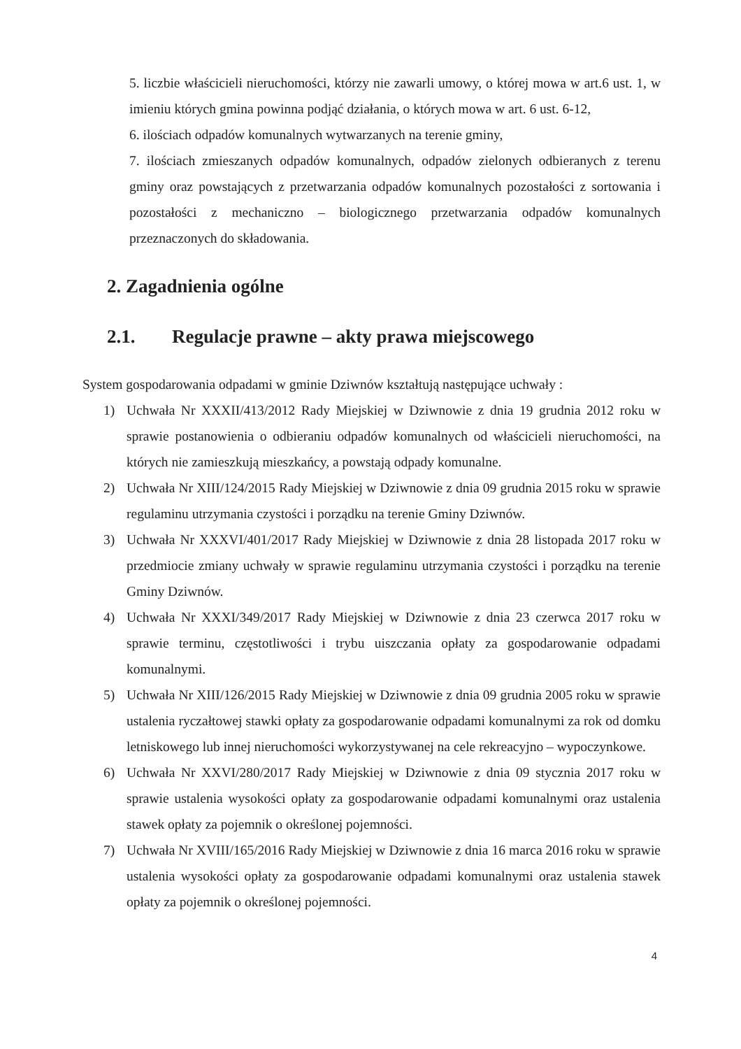5. liczbie właścicieli nieruchomości, którzy nie zawarli umowy, o której mowa w art.6 ust. 1, w imieniu których gmina powinna podjąć działania, o których mowa w art. 6 ust. 6-12,
6. ilościach odpadów komunalnych wytwarzanych na terenie gminy,
7. ilościach zmieszanych odpadów komunalnych, odpadów zielonych odbieranych z terenu gminy oraz powstających z przetwarzania odpadów komunalnych pozostałości z sortowania i pozostałości z mechaniczno – biologicznego przetwarzania odpadów komunalnych przeznaczonych do składowania.
2. Zagadnienia ogólne
2.1. Regulacje prawne – akty prawa miejscowego
System gospodarowania odpadami w gminie Dziwnów kształtują następujące uchwały :
1) Uchwała Nr XXXII/413/2012 Rady Miejskiej w Dziwnowie z dnia 19 grudnia 2012 roku w sprawie postanowienia o odbieraniu odpadów komunalnych od właścicieli nieruchomości, na których nie zamieszkują mieszkańcy, a powstają odpady komunalne.
2) Uchwała Nr XIII/124/2015 Rady Miejskiej w Dziwnowie z dnia 09 grudnia 2015 roku w sprawie regulaminu utrzymania czystości i porządku na terenie Gminy Dziwnów.
3) Uchwała Nr XXXVI/401/2017 Rady Miejskiej w Dziwnowie z dnia 28 listopada 2017 roku w przedmiocie zmiany uchwały w sprawie regulaminu utrzymania czystości i porządku na terenie Gminy Dziwnów.
4) Uchwała Nr XXXI/349/2017 Rady Miejskiej w Dziwnowie z dnia 23 czerwca 2017 roku w sprawie terminu, częstotliwości i trybu uiszczania opłaty za gospodarowanie odpadami komunalnymi.
5) Uchwała Nr XIII/126/2015 Rady Miejskiej w Dziwnowie z dnia 09 grudnia 2005 roku w sprawie ustalenia ryczałtowej stawki opłaty za gospodarowanie odpadami komunalnymi za rok od domku letniskowego lub innej nieruchomości wykorzystywanej na cele rekreacyjno – wypoczynkowe.
6) Uchwała Nr XXVI/280/2017 Rady Miejskiej w Dziwnowie z dnia 09 stycznia 2017 roku w sprawie ustalenia wysokości opłaty za gospodarowanie odpadami komunalnymi oraz ustalenia stawek opłaty za pojemnik o określonej pojemności.
7) Uchwała Nr XVIII/165/2016 Rady Miejskiej w Dziwnowie z dnia 16 marca 2016 roku w sprawie ustalenia wysokości opłaty za gospodarowanie odpadami komunalnymi oraz ustalenia stawek opłaty za pojemnik o określonej pojemności.
4